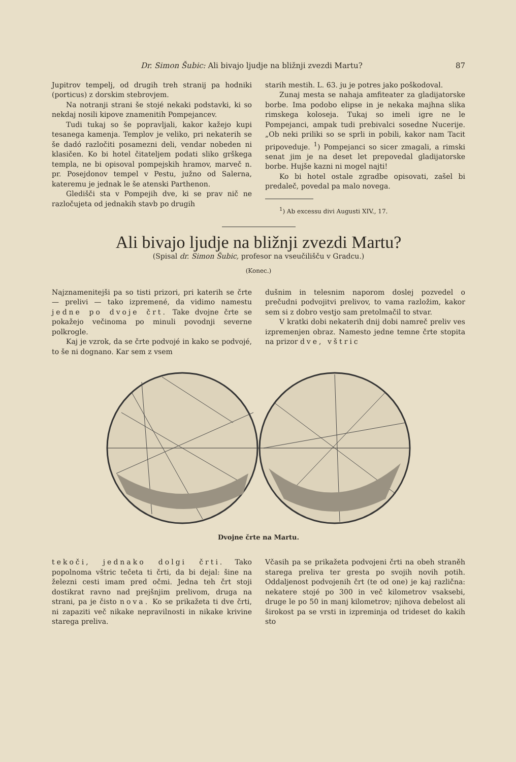Dr. Simon Šubic: Ali bivajo ljudje na bližnji zvezdi Martu? 87
Jupitrov tempelj, od drugih treh stranij pa hodniki (porticus) z dorskim stebrovjem.
Na notranji strani še stojé nekaki podstavki, ki so nekdaj nosili kipove znamenitih Pompejancev.
Tudi tukaj so še popravljali, kakor kažejo kupi tesanega kamenja. Templov je veliko, pri nekaterih se še dadó razločiti posamezni deli, vendar nobeden ni klasičen. Ko bi hotel čitateljem podati sliko grškega templa, ne bi opisoval pompejskih hramov, marveč n. pr. Posejdonov tempel v Pestu, južno od Salerna, kateremu je jednak le še atenski Parthenon.
Gledišči sta v Pompejih dve, ki se prav nič ne razločujeta od jednakih stavb po drugih
starih mestih. L. 63. ju je potres jako poškodoval.
Zunaj mesta se nahaja amfiteater za gladijatorske borbe. Ima podobo elipse in je nekaka majhna slika rimskega koloseja. Tukaj so imeli igre ne le Pompejanci, ampak tudi prebivalci sosedne Nucerije. „Ob neki priliki so se sprli in pobili, kakor nam Tacit pripoveduje. <sup>1</sup>) Pompejanci so sicer zmagali, a rimski senat jim je na deset let prepovedal gladijatorske borbe. Hujše kazni ni mogel najti!
Ko bi hotel ostale zgradbe opisovati, zašel bi predaleč, povedal pa malo novega.
<sup>1</sup>) Ab excessu divi Augusti XIV., 17.
Ali bivajo ljudje na bližnji zvezdi Martu?
(Spisal dr. Simon Šubic, profesor na vseučilišču v Gradcu.)
(Konec.)
Najznamenitejši pa so tisti prizori, pri katerih se črte — prelivi — tako izpremené, da vidimo namestu jedne po dvoje črt. Take dvojne črte se pokažejo večinoma po minuli povodnji severne polkrogle.
Kaj je vzrok, da se črte podvojé in kako se podvojé, to še ni dognano. Kar sem z vsem
dušnim in telesnim naporom doslej pozvedel o prečudni podvojitvi prelivov, to vama razložim, kakor sem si z dobro vestjo sam pretolmačil to stvar.
V kratki dobi nekaterih dnij dobi namreč preliv ves izpremenjen obraz. Namesto jedne temne črte stopita na prizor dve, vštric
Dvojne črte na Martu.
tekoči, jednako dolgi črti. Tako popolnoma vštric tečeta ti črti, da bi dejal: šine na železni cesti imam pred očmi. Jedna teh črt stoji dostikrat ravno nad prejšnjim prelivom, druga na strani, pa je čisto nova. Ko se prikažeta ti dve črti, ni zapaziti več nikake nepravilnosti in nikake krivine starega preliva.
Včasih pa se prikažeta podvojeni črti na obeh straněh starega preliva ter gresta po svojih novih potih. Oddaljenost podvojenih črt (te od one) je kaj različna: nekatere stojé po 300 in več kilometrov vsaksebi, druge le po 50 in manj kilometrov; njihova debelost ali širokost pa se vrsti in izpreminja od trideset do kakih sto